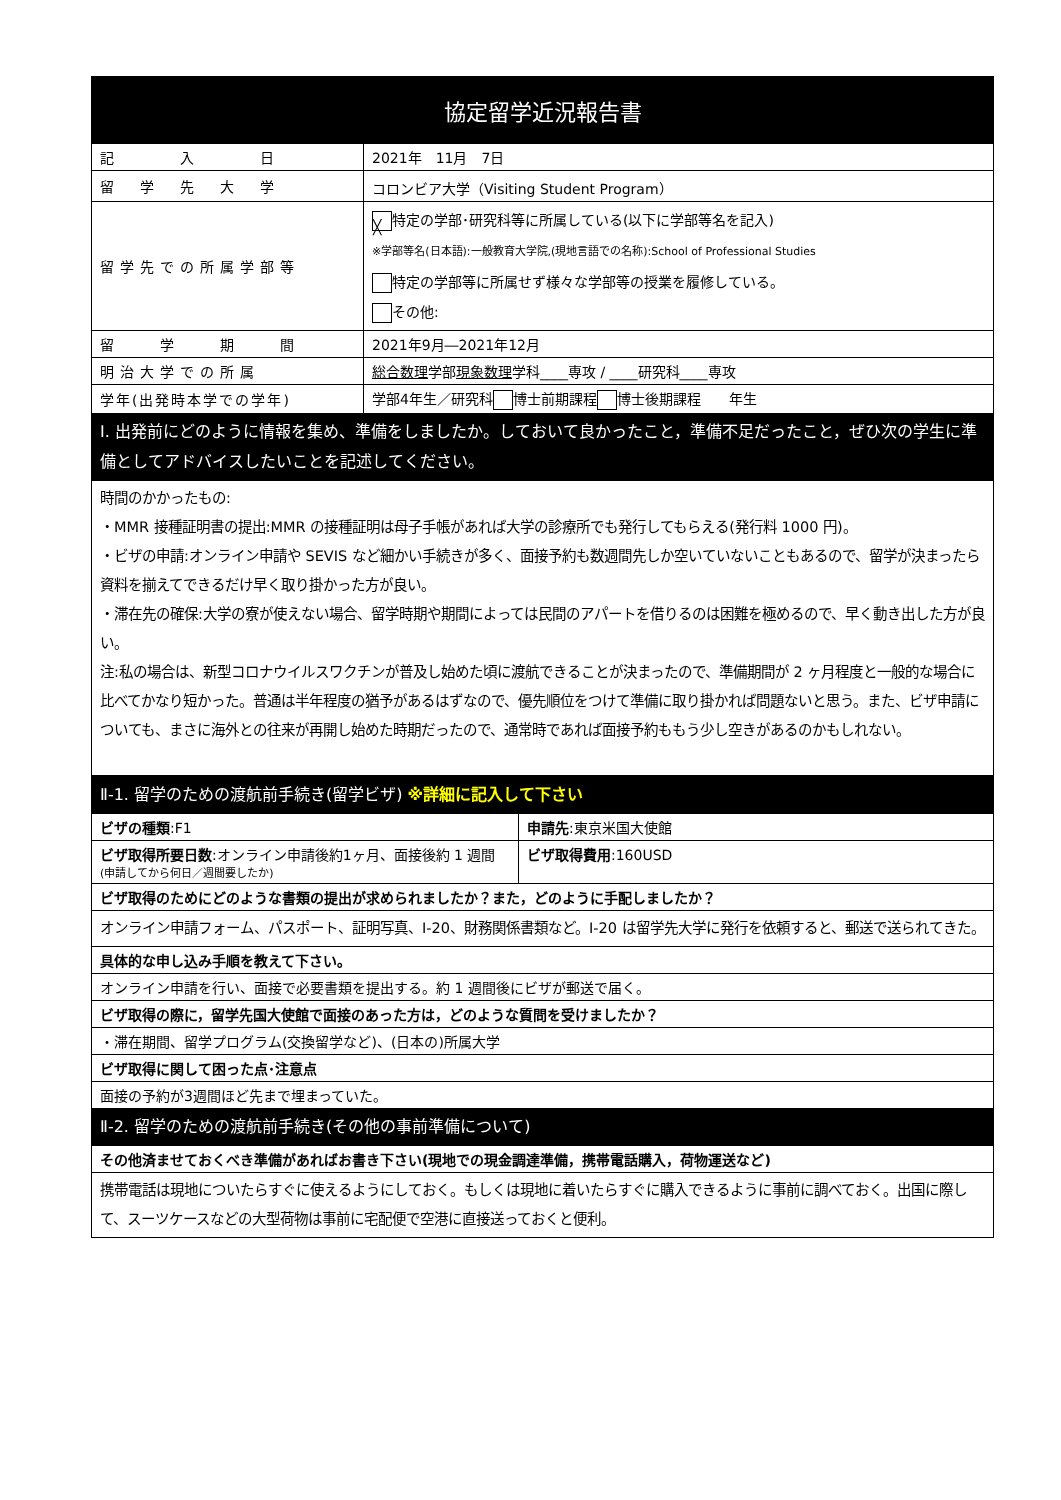| 協定留学近況報告書 | |
| --- | --- |
| 記 入 日 | 2021年 11月 7日 |
| 留 学 先 大 学 | コロンビア大学（Visiting Student Program） |
| 留学先での所属学部等 | ╳ 特定の学部･研究科等に所属している(以下に学部等名を記入) ※学部等名(日本語):一般教育大学院,(現地言語での名称):School of Professional Studies 特定の学部等に所属せず様々な学部等の授業を履修している。 その他: |
| 留 学 期 間 | 2021年9月―2021年12月 |
| 明治大学での所属 | 総合数理 学部 現象数理 学科____専攻 / ____研究科____専攻 |
| 学年(出発時本学での学年) | 学部4年生／研究科 博士前期課程 博士後期課程 年生 |
| Ⅰ. 出発前にどのように情報を集め、準備をしましたか。しておいて良かったこと，準備不足だったこと，ぜひ次の学生に準備としてアドバイスしたいことを記述してください。 | |
| 時間のかかったもの: ・MMR 接種証明書の提出:MMR の接種証明は母子手帳があれば大学の診療所でも発行してもらえる(発行料 1000 円)。 ・ビザの申請:オンライン申請や SEVIS など細かい手続きが多く、面接予約も数週間先しか空いていないこともあるので、留学が決まったら資料を揃えてできるだけ早く取り掛かった方が良い。 ・滞在先の確保:大学の寮が使えない場合、留学時期や期間によっては民間のアパートを借りるのは困難を極めるので、早く動き出した方が良い。 注:私の場合は、新型コロナウイルスワクチンが普及し始めた頃に渡航できることが決まったので、準備期間が 2 ヶ月程度と一般的な場合に比べてかなり短かった。普通は半年程度の猶予があるはずなので、優先順位をつけて準備に取り掛かれば問題ないと思う。また、ビザ申請についても、まさに海外との往来が再開し始めた時期だったので、通常時であれば面接予約ももう少し空きがあるのかもしれない。 | |
| Ⅱ-1. 留学のための渡航前手続き(留学ビザ) ※詳細に記入して下さい | |
| ビザの種類 :F1 | 申請先 :東京米国大使館 |
| ビザ取得所要日数 :オンライン申請後約1ヶ月、面接後約 1 週間 (申請してから何日／週間要したか) | ビザ取得費用 :160USD |
| ビザ取得のためにどのような書類の提出が求められましたか？また，どのように手配しましたか？ | |
| オンライン申請フォーム、パスポート、証明写真、I-20、財務関係書類など。I-20 は留学先大学に発行を依頼すると、郵送で送られてきた。 | |
| 具体的な申し込み手順を教えて下さい。 | |
| オンライン申請を行い、面接で必要書類を提出する。約 1 週間後にビザが郵送で届く。 | |
| ビザ取得の際に，留学先国大使館で面接のあった方は，どのような質問を受けましたか？ | |
| ・滞在期間、留学プログラム(交換留学など)、(日本の)所属大学 | |
| ビザ取得に関して困った点･注意点 | |
| 面接の予約が3週間ほど先まで埋まっていた。 | |
| Ⅱ-2. 留学のための渡航前手続き(その他の事前準備について) | |
| その他済ませておくべき準備があればお書き下さい(現地での現金調達準備，携帯電話購入，荷物運送など) | |
| 携帯電話は現地についたらすぐに使えるようにしておく。もしくは現地に着いたらすぐに購入できるように事前に調べておく。出国に際して、スーツケースなどの大型荷物は事前に宅配便で空港に直接送っておくと便利。 | |